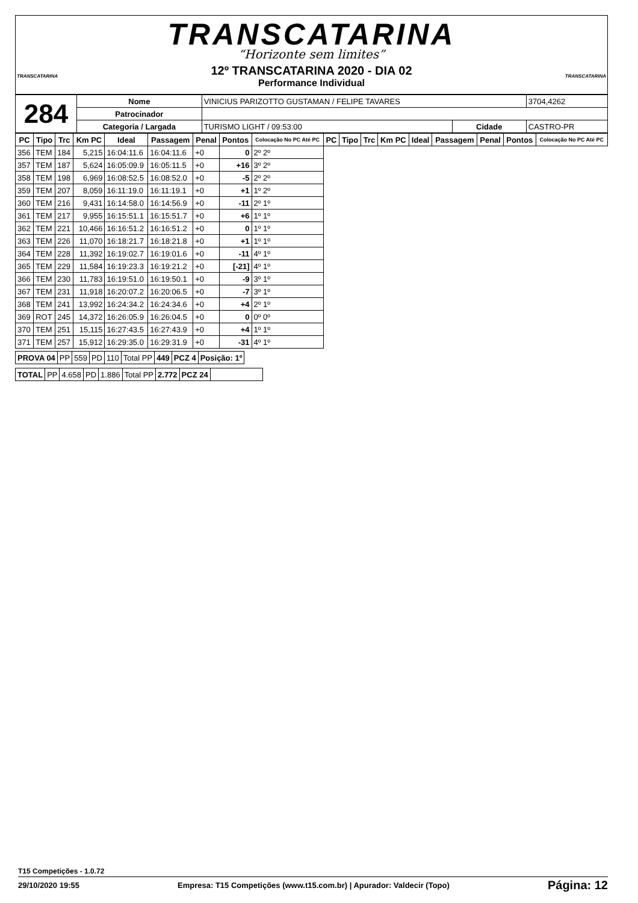TRANSCATARINA
“Horizonte sem limites”
12º TRANSCATARINA 2020 - DIA 02
Performance Individual
TRANSCATARINA TRANSCATARINA
| 284 | Nome | VINICIUS PARIZOTTO GUSTAMAN / FELIPE TAVARES | | 3704,4262 |
| | Patrocinador | | | |
| | Categoria / Largada | TURISMO LIGHT / 09:53:00 | Cidade | CASTRO-PR |
| PC | Tipo | Trc | Km PC | Ideal | Passagem | Penal | Pontos | Colocação No PC Até PC | PC | Tipo | Trc | Km PC | Ideal | Passagem | Penal | Pontos | Colocação No PC Até PC |
| --- | --- | --- | --- | --- | --- | --- | --- | --- | --- | --- | --- | --- | --- | --- | --- | --- | --- |
| 356 | TEM | 184 | 5,215 | 16:04:11.6 | 16:04:11.6 | +0 | 0 | 2º 2º | | | | | | | | | |
| 357 | TEM | 187 | 5,624 | 16:05:09.9 | 16:05:11.5 | +0 | +16 | 3º 2º | | | | | | | | | |
| 358 | TEM | 198 | 6,969 | 16:08:52.5 | 16:08:52.0 | +0 | -5 | 2º 2º | | | | | | | | | |
| 359 | TEM | 207 | 8,059 | 16:11:19.0 | 16:11:19.1 | +0 | +1 | 1º 2º | | | | | | | | | |
| 360 | TEM | 216 | 9,431 | 16:14:58.0 | 16:14:56.9 | +0 | -11 | 2º 1º | | | | | | | | | |
| 361 | TEM | 217 | 9,955 | 16:15:51.1 | 16:15:51.7 | +0 | +6 | 1º 1º | | | | | | | | | |
| 362 | TEM | 221 | 10,466 | 16:16:51.2 | 16:16:51.2 | +0 | 0 | 1º 1º | | | | | | | | | |
| 363 | TEM | 226 | 11,070 | 16:18:21.7 | 16:18:21.8 | +0 | +1 | 1º 1º | | | | | | | | | |
| 364 | TEM | 228 | 11,392 | 16:19:02.7 | 16:19:01.6 | +0 | -11 | 4º 1º | | | | | | | | | |
| 365 | TEM | 229 | 11,584 | 16:19:23.3 | 16:19:21.2 | +0 | [-21] | 4º 1º | | | | | | | | | |
| 366 | TEM | 230 | 11,783 | 16:19:51.0 | 16:19:50.1 | +0 | -9 | 3º 1º | | | | | | | | | |
| 367 | TEM | 231 | 11,918 | 16:20:07.2 | 16:20:06.5 | +0 | -7 | 3º 1º | | | | | | | | | |
| 368 | TEM | 241 | 13,992 | 16:24:34.2 | 16:24:34.6 | +0 | +4 | 2º 1º | | | | | | | | | |
| 369 | ROT | 245 | 14,372 | 16:26:05.9 | 16:26:04.5 | +0 | 0 | 0º 0º | | | | | | | | | |
| 370 | TEM | 251 | 15,115 | 16:27:43.5 | 16:27:43.9 | +0 | +4 | 1º 1º | | | | | | | | | |
| 371 | TEM | 257 | 15,912 | 16:29:35.0 | 16:29:31.9 | +0 | -31 | 4º 1º | | | | | | | | | |
| PROVA 04 | PP | 559 | PD | 110 | Total PP | 449 | PCZ 4 | Posição: 1º |
| TOTAL | PP | 4.658 | PD | 1.886 | Total PP | 2.772 | PCZ 24 | |
T15 Competições - 1.0.72
29/10/2020 19:55 Empresa: T15 Competições (www.t15.com.br) | Apurador: Valdecir (Topo) Página: 12